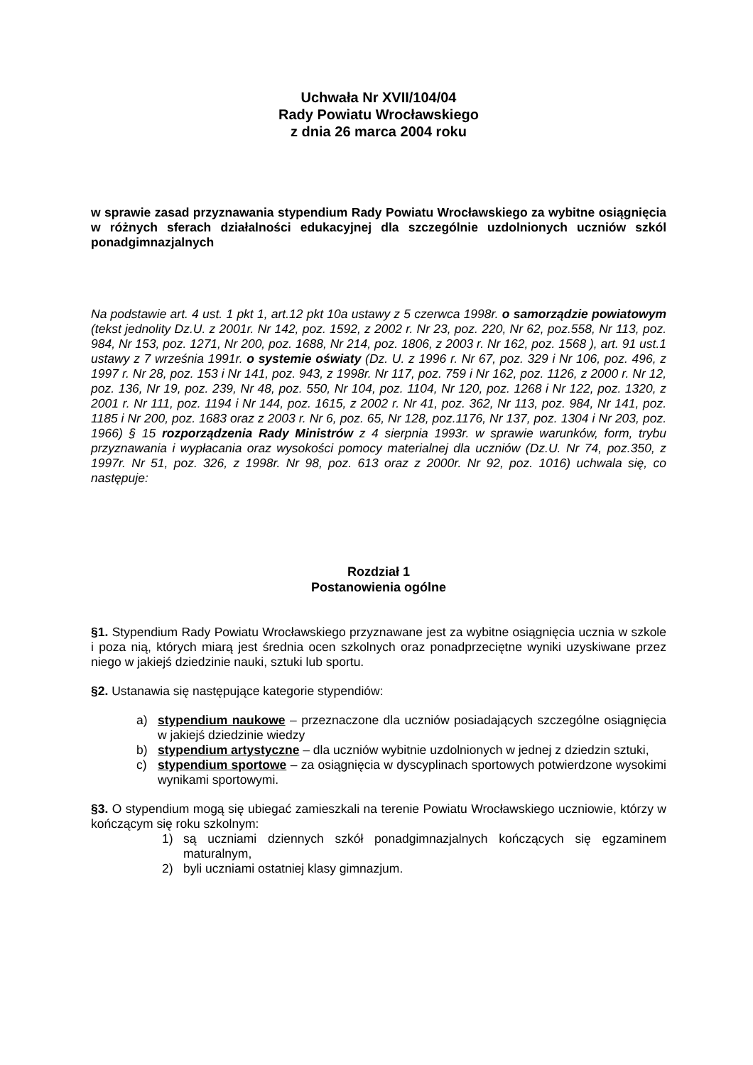Uchwała Nr XVII/104/04
Rady Powiatu Wrocławskiego
z dnia 26 marca 2004 roku
w sprawie zasad przyznawania stypendium Rady Powiatu Wrocławskiego za wybitne osiągnięcia w różnych sferach działalności edukacyjnej dla szczególnie uzdolnionych uczniów szkól ponadgimnazjalnych
Na podstawie art. 4 ust. 1 pkt 1, art.12 pkt 10a ustawy z 5 czerwca 1998r. o samorządzie powiatowym (tekst jednolity Dz.U. z 2001r. Nr 142, poz. 1592, z 2002 r. Nr 23, poz. 220, Nr 62, poz.558, Nr 113, poz. 984, Nr 153, poz. 1271, Nr 200, poz. 1688, Nr 214, poz. 1806, z 2003 r. Nr 162, poz. 1568 ), art. 91 ust.1 ustawy z 7 września 1991r. o systemie oświaty (Dz. U. z 1996 r. Nr 67, poz. 329 i Nr 106, poz. 496, z 1997 r. Nr 28, poz. 153 i Nr 141, poz. 943, z 1998r. Nr 117, poz. 759 i Nr 162, poz. 1126, z 2000 r. Nr 12, poz. 136, Nr 19, poz. 239, Nr 48, poz. 550, Nr 104, poz. 1104, Nr 120, poz. 1268 i Nr 122, poz. 1320, z 2001 r. Nr 111, poz. 1194 i Nr 144, poz. 1615, z 2002 r. Nr 41, poz. 362, Nr 113, poz. 984, Nr 141, poz. 1185 i Nr 200, poz. 1683 oraz z 2003 r. Nr 6, poz. 65, Nr 128, poz.1176, Nr 137, poz. 1304 i Nr 203, poz. 1966) § 15 rozporządzenia Rady Ministrów z 4 sierpnia 1993r. w sprawie warunków, form, trybu przyznawania i wypłacania oraz wysokości pomocy materialnej dla uczniów (Dz.U. Nr 74, poz.350, z 1997r. Nr 51, poz. 326, z 1998r. Nr 98, poz. 613 oraz z 2000r. Nr 92, poz. 1016) uchwala się, co następuje:
Rozdział 1
Postanowienia ogólne
§1. Stypendium Rady Powiatu Wrocławskiego przyznawane jest za wybitne osiągnięcia ucznia w szkole i poza nią, których miarą jest średnia ocen szkolnych oraz ponadprzeciętne wyniki uzyskiwane przez niego w jakiejś dziedzinie nauki, sztuki lub sportu.
§2. Ustanawia się następujące kategorie stypendiów:
a) stypendium naukowe – przeznaczone dla uczniów posiadających szczególne osiągnięcia w jakiejś dziedzinie wiedzy
b) stypendium artystyczne – dla uczniów wybitnie uzdolnionych w jednej z dziedzin sztuki,
c) stypendium sportowe – za osiągnięcia w dyscyplinach sportowych potwierdzone wysokimi wynikami sportowymi.
§3. O stypendium mogą się ubiegać zamieszkali na terenie Powiatu Wrocławskiego uczniowie, którzy w kończącym się roku szkolnym:
1) są uczniami dziennych szkół ponadgimnazjalnych kończących się egzaminem maturalnym,
2) byli uczniami ostatniej klasy gimnazjum.